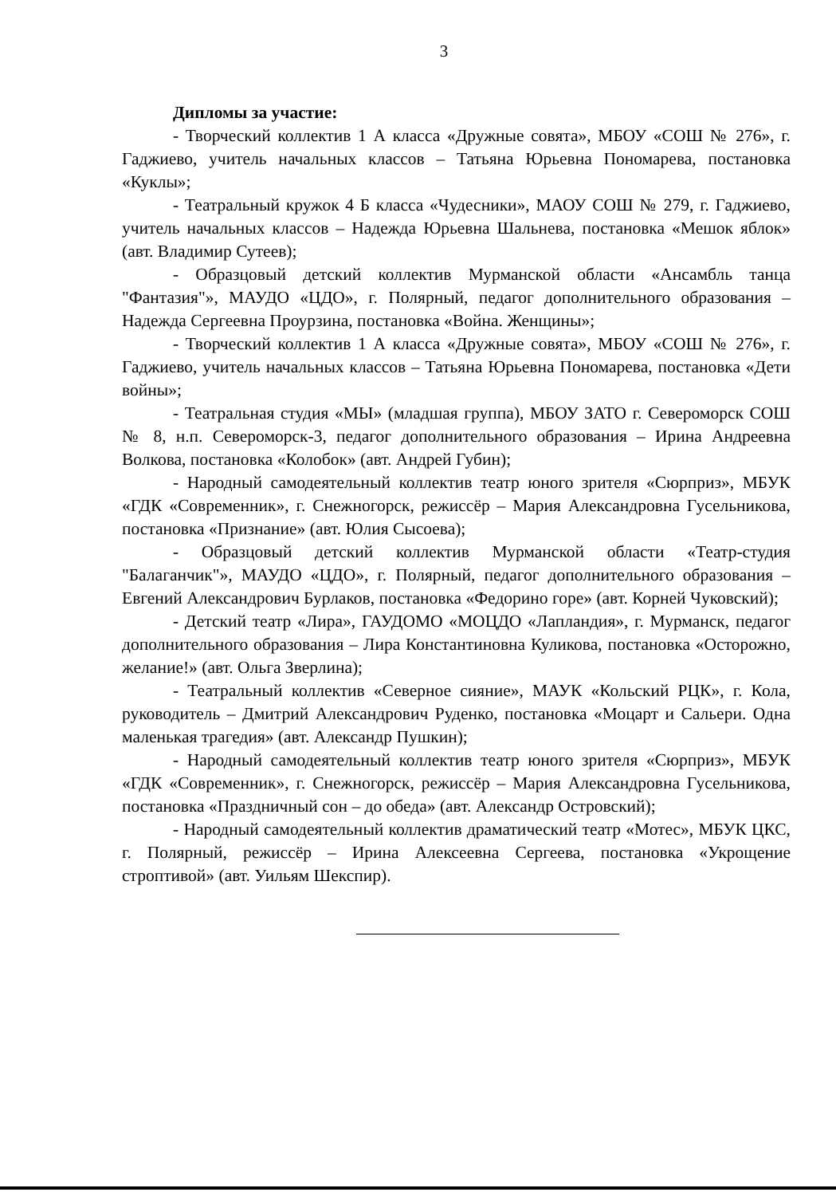3
Дипломы за участие:
- Творческий коллектив 1 А класса «Дружные совята», МБОУ «СОШ № 276», г. Гаджиево, учитель начальных классов – Татьяна Юрьевна Пономарева, постановка «Куклы»;
- Театральный кружок 4 Б класса «Чудесники», МАОУ СОШ № 279, г. Гаджиево, учитель начальных классов – Надежда Юрьевна Шальнева, постановка «Мешок яблок» (авт. Владимир Сутеев);
- Образцовый детский коллектив Мурманской области «Ансамбль танца "Фантазия"», МАУДО «ЦДО», г. Полярный, педагог дополнительного образования – Надежда Сергеевна Проурзина, постановка «Война. Женщины»;
- Творческий коллектив 1 А класса «Дружные совята», МБОУ «СОШ № 276», г. Гаджиево, учитель начальных классов – Татьяна Юрьевна Пономарева, постановка «Дети войны»;
- Театральная студия «МЫ» (младшая группа), МБОУ ЗАТО г. Североморск СОШ № 8, н.п. Североморск-3, педагог дополнительного образования – Ирина Андреевна Волкова, постановка «Колобок» (авт. Андрей Губин);
- Народный самодеятельный коллектив театр юного зрителя «Сюрприз», МБУК «ГДК «Современник», г. Снежногорск, режиссёр – Мария Александровна Гусельникова, постановка «Признание» (авт. Юлия Сысоева);
- Образцовый детский коллектив Мурманской области «Театр-студия "Балаганчик"», МАУДО «ЦДО», г. Полярный, педагог дополнительного образования – Евгений Александрович Бурлаков, постановка «Федорино горе» (авт. Корней Чуковский);
- Детский театр «Лира», ГАУДОМО «МОЦДО «Лапландия», г. Мурманск, педагог дополнительного образования – Лира Константиновна Куликова, постановка «Осторожно, желание!» (авт. Ольга Зверлина);
- Театральный коллектив «Северное сияние», МАУК «Кольский РЦК», г. Кола, руководитель – Дмитрий Александрович Руденко, постановка «Моцарт и Сальери. Одна маленькая трагедия» (авт. Александр Пушкин);
- Народный самодеятельный коллектив театр юного зрителя «Сюрприз», МБУК «ГДК «Современник», г. Снежногорск, режиссёр – Мария Александровна Гусельникова, постановка «Праздничный сон – до обеда» (авт. Александр Островский);
- Народный самодеятельный коллектив драматический театр «Мотес», МБУК ЦКС, г. Полярный, режиссёр – Ирина Алексеевна Сергеева, постановка «Укрощение строптивой» (авт. Уильям Шекспир).